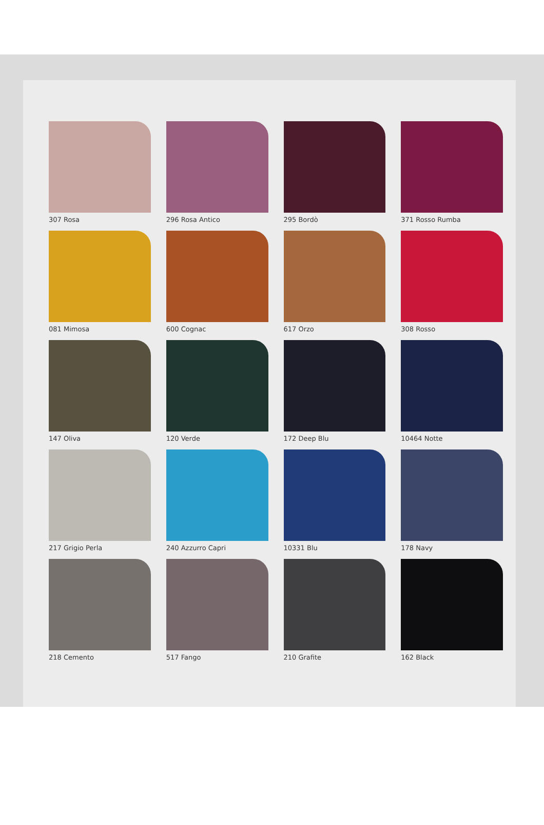307 Rosa
296 Rosa Antico
295 Bordò
371 Rosso Rumba
081 Mimosa
600 Cognac
617 Orzo
308 Rosso
147 Oliva
120 Verde
172 Deep Blu
10464 Notte
217 Grigio Perla
240 Azzurro Capri
10331 Blu
178 Navy
218 Cemento
517 Fango
210 Grafite
162 Black